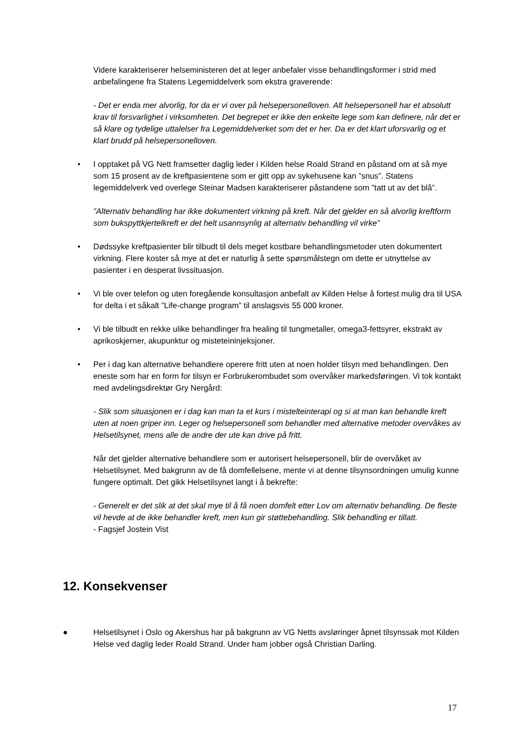Videre karakteriserer helseministeren det at leger anbefaler visse behandlingsformer i strid med anbefalingene fra Statens Legemiddelverk som ekstra graverende:
- Det er enda mer alvorlig, for da er vi over på helsepersonelloven. Alt helsepersonell har et absolutt krav til forsvarlighet i virksomheten. Det begrepet er ikke den enkelte lege som kan definere, når det er så klare og tydelige uttalelser fra Legemiddelverket som det er her. Da er det klart uforsvarlig og et klart brudd på helsepersonelloven.
• I opptaket på VG Nett framsetter daglig leder i Kilden helse Roald Strand en påstand om at så mye som 15 prosent av de kreftpasientene som er gitt opp av sykehusene kan ”snus”. Statens legemiddelverk ved overlege Steinar Madsen karakteriserer påstandene som ”tatt ut av det blå”.
”Alternativ behandling har ikke dokumentert virkning på kreft. Når det gjelder en så alvorlig kreftform som bukspyttkjertelkreft er det helt usannsynlig at alternativ behandling vil virke”
• Dødssyke kreftpasienter blir tilbudt til dels meget kostbare behandlingsmetoder uten dokumentert virkning. Flere koster så mye at det er naturlig å sette spørsmålstegn om dette er utnyttelse av pasienter i en desperat livssituasjon.
• Vi ble over telefon og uten foregående konsultasjon anbefalt av Kilden Helse å fortest mulig dra til USA for delta i et såkalt ”Life-change program” til anslagsvis 55 000 kroner.
• Vi ble tilbudt en rekke ulike behandlinger fra healing til tungmetaller, omega3-fettsyrer, ekstrakt av aprikoskjerner, akupunktur og misteteininjeksjoner.
• Per i dag kan alternative behandlere operere fritt uten at noen holder tilsyn med behandlingen. Den eneste som har en form for tilsyn er Forbrukerombudet som overvåker markedsføringen. Vi tok kontakt med avdelingsdirektør Gry Nergård:
- Slik som situasjonen er i dag kan man ta et kurs i mistelteinterapi og si at man kan behandle kreft uten at noen griper inn. Leger og helsepersonell som behandler med alternative metoder overvåkes av Helsetilsynet, mens alle de andre der ute kan drive på fritt.
Når det gjelder alternative behandlere som er autorisert helsepersonell, blir de overvåket av Helsetilsynet. Med bakgrunn av de få domfellelsene, mente vi at denne tilsynsordningen umulig kunne fungere optimalt. Det gikk Helsetilsynet langt i å bekrefte:
- Generelt er det slik at det skal mye til å få noen domfelt etter Lov om alternativ behandling. De fleste vil hevde at de ikke behandler kreft, men kun gir støttebehandling. Slik behandling er tillatt.
- Fagsjef Jostein Vist
12. Konsekvenser
● Helsetilsynet i Oslo og Akershus har på bakgrunn av VG Netts avsløringer åpnet tilsynssak mot Kilden Helse ved daglig leder Roald Strand. Under ham jobber også Christian Darling.
17